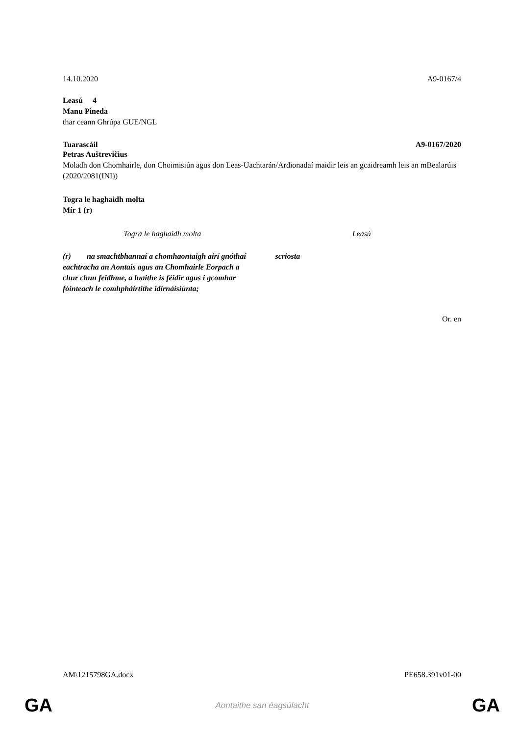14.10.2020 A9-0167/4
Leasú 4
Manu Pineda
thar ceann Ghrúpa GUE/NGL
Tuarascáil A9-0167/2020
Petras Auštrevičius
Moladh don Chomhairle, don Choimisiún agus don Leas-Uachtarán/Ardionadaí maidir leis an gcaidreamh leis an mBealarúis
(2020/2081(INI))
Togra le haghaidh molta
Mír 1 (r)
| Togra le haghaidh molta | Leasú |
| (r) na smachtbhannaí a chomhaontaigh airí gnóthaí eachtracha an Aontais agus an Chomhairle Eorpach a chur chun feidhme, a luaithe is féidir agus i gcomhar fóinteach le comhpháirtithe idirnáisiúnta; | scriosta |
Or. en
AM\1215798GA.docx PE658.391v01-00
GA Aontaithe san éagsúlacht GA